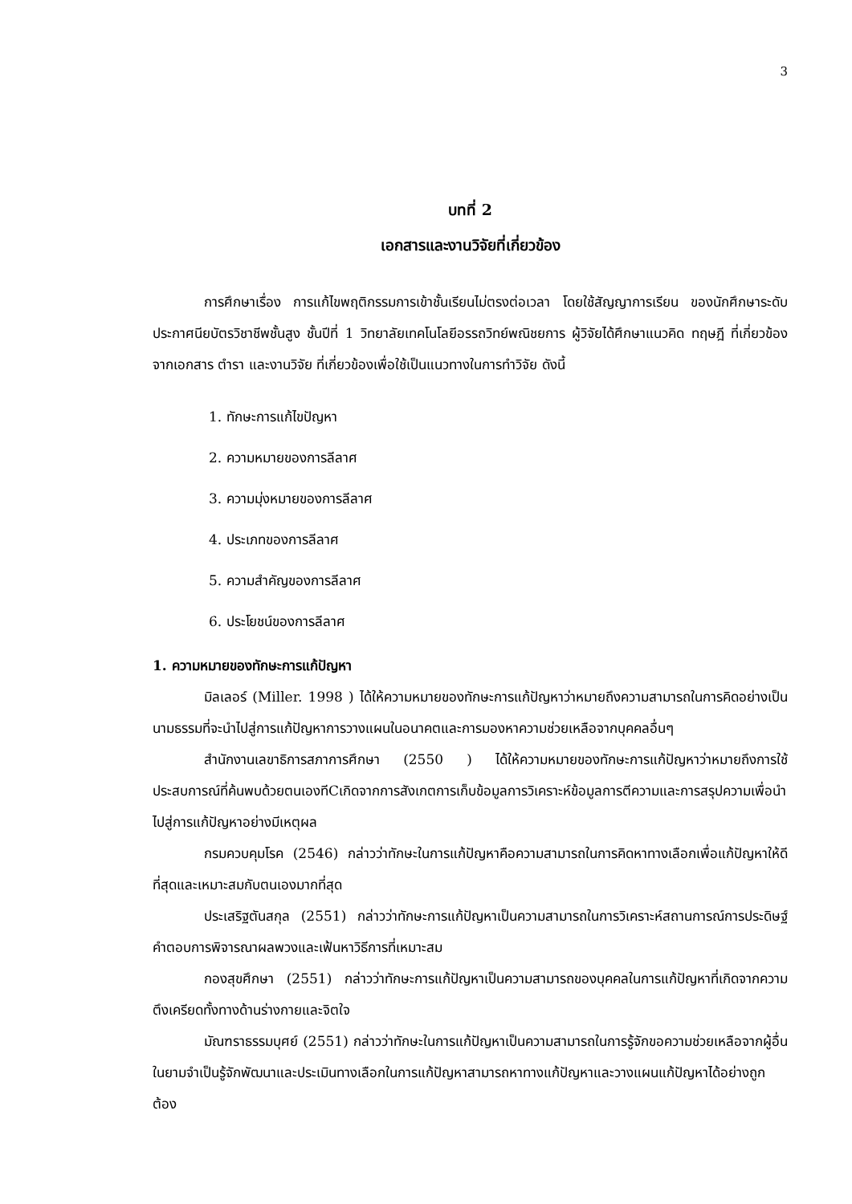3
บทที่ 2
เอกสารและงานวิจัยที่เกี่ยวข้อง
การศึกษาเรื่อง การแก้ไขพฤติกรรมการเข้าชั้นเรียนไม่ตรงต่อเวลา โดยใช้สัญญาการเรียน ของนักศึกษาระดับประกาศนียบัตรวิชาชีพชั้นสูง ชั้นปีที่ 1 วิทยาลัยเทคโนโลยีอรรถวิทย์พณิชยการ ผู้วิจัยได้ศึกษาแนวคิด ทฤษฎี ที่เกี่ยวข้องจากเอกสาร ตำรา และงานวิจัย ที่เกี่ยวข้องเพื่อใช้เป็นแนวทางในการทำวิจัย ดังนี้
1. ทักษะการแก้ไขปัญหา
2. ความหมายของการลีลาศ
3. ความมุ่งหมายของการลีลาศ
4. ประเภทของการลีลาศ
5. ความสำคัญของการลีลาศ
6. ประโยชน์ของการลีลาศ
1. ความหมายของทักษะการแก้ปัญหา
มิลเลอร์ (Miller. 1998 ) ได้ให้ความหมายของทักษะการแก้ปัญหาว่าหมายถึงความสามารถในการคิดอย่างเป็นนามธรรมที่จะนำไปสู่การแก้ปัญหาการวางแผนในอนาคตและการมองหาความช่วยเหลือจากบุคคลอื่นๆ
สำนักงานเลขาธิการสภาการศึกษา (2550 ) ได้ให้ความหมายของทักษะการแก้ปัญหาว่าหมายถึงการใช้ประสบการณ์ที่ค้นพบด้วยตนเองทีCเกิดจากการสังเกตการเก็บข้อมูลการวิเคราะห์ข้อมูลการตีความและการสรุปความเพื่อนำไปสู่การแก้ปัญหาอย่างมีเหตุผล
กรมควบคุมโรค (2546) กล่าวว่าทักษะในการแก้ปัญหาคือความสามารถในการคิดหาทางเลือกเพื่อแก้ปัญหาให้ดีที่สุดและเหมาะสมกับตนเองมากที่สุด
ประเสริฐตันสกุล (2551) กล่าวว่าทักษะการแก้ปัญหาเป็นความสามารถในการวิเคราะห์สถานการณ์การประดิษฐ์คำตอบการพิจารณาผลพวงและเฟ้นหาวิธีการที่เหมาะสม
กองสุขศึกษา (2551) กล่าวว่าทักษะการแก้ปัญหาเป็นความสามารถของบุคคลในการแก้ปัญหาที่เกิดจากความตึงเครียดทั้งทางด้านร่างกายและจิตใจ
มัณฑราธรรมบุศย์ (2551) กล่าวว่าทักษะในการแก้ปัญหาเป็นความสามารถในการรู้จักขอความช่วยเหลือจากผู้อื่นในยามจำเป็นรู้จักพัฒนาและประเมินทางเลือกในการแก้ปัญหาสามารถหาทางแก้ปัญหาและวางแผนแก้ปัญหาได้อย่างถูกต้อง